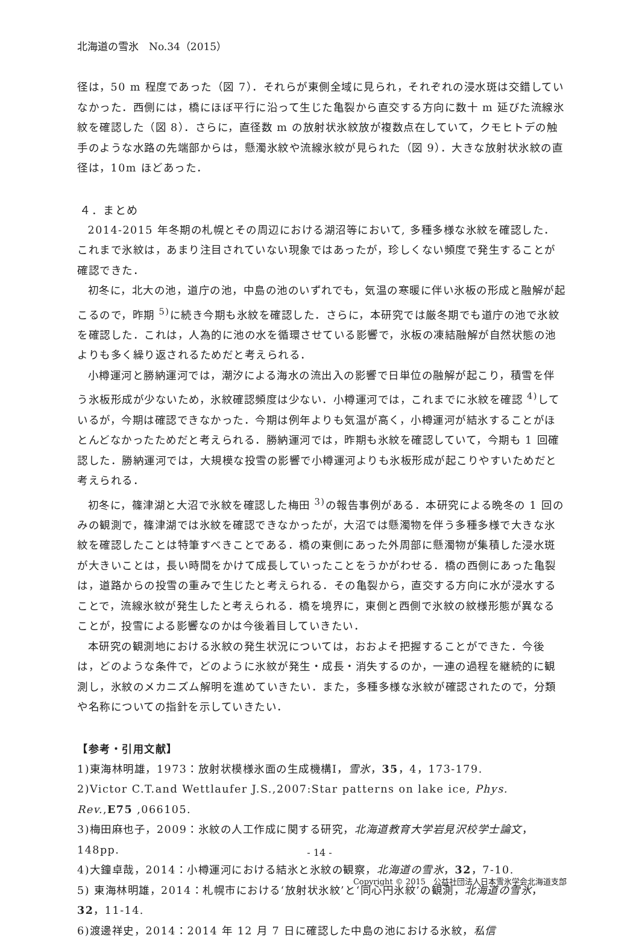北海道の雪氷　No.34（2015）
径は，50 m 程度であった（図 7）．それらが東側全域に見られ，それぞれの浸水斑は交錯していなかった．西側には，橋にほぼ平行に沿って生じた亀裂から直交する方向に数十 m 延びた流線氷紋を確認した（図 8）．さらに，直径数 m の放射状氷紋放が複数点在していて，クモヒトデの触手のような水路の先端部からは，懸濁氷紋や流線氷紋が見られた（図 9）．大きな放射状氷紋の直径は，10m ほどあった．
４．まとめ
2014-2015 年冬期の札幌とその周辺における湖沼等において, 多種多様な氷紋を確認した．これまで氷紋は，あまり注目されていない現象ではあったが，珍しくない頻度で発生することが確認できた．
初冬に，北大の池，道庁の池，中島の池のいずれでも，気温の寒暖に伴い氷板の形成と融解が起こるので，昨期 <sup>5)</sup>に続き今期も氷紋を確認した．さらに，本研究では厳冬期でも道庁の池で氷紋を確認した．これは，人為的に池の水を循環させている影響で，氷板の凍結融解が自然状態の池よりも多く繰り返されるためだと考えられる．
小樽運河と勝納運河では，潮汐による海水の流出入の影響で日単位の融解が起こり，積雪を伴う氷板形成が少ないため，氷紋確認頻度は少ない．小樽運河では，これまでに氷紋を確認 <sup>4)</sup>しているが，今期は確認できなかった．今期は例年よりも気温が高く，小樽運河が結氷することがほとんどなかったためだと考えられる．勝納運河では，昨期も氷紋を確認していて，今期も 1 回確認した．勝納運河では，大規模な投雪の影響で小樽運河よりも氷板形成が起こりやすいためだと考えられる．
初冬に，篠津湖と大沼で氷紋を確認した梅田 <sup>3)</sup>の報告事例がある．本研究による晩冬の 1 回のみの観測で，篠津湖では氷紋を確認できなかったが，大沼では懸濁物を伴う多種多様で大きな氷紋を確認したことは特筆すべきことである．橋の東側にあった外周部に懸濁物が集積した浸水斑が大きいことは，長い時間をかけて成長していったことをうかがわせる．橋の西側にあった亀裂は，道路からの投雪の重みで生じたと考えられる．その亀裂から，直交する方向に水が浸水することで，流線氷紋が発生したと考えられる．橋を境界に，東側と西側で氷紋の紋様形態が異なることが，投雪による影響なのかは今後着目していきたい．
本研究の観測地における氷紋の発生状況については，おおよそ把握することができた．今後は，どのような条件で，どのように氷紋が発生・成長・消失するのか，一連の過程を継続的に観測し，氷紋のメカニズム解明を進めていきたい．また，多種多様な氷紋が確認されたので，分類や名称についての指針を示していきたい．
【参考・引用文献】
1)東海林明雄，1973：放射状模様氷面の生成機構Ⅰ，雪氷，35，4，173-179.
2)Victor C.T.and Wettlaufer J.S.,2007:Star patterns on lake ice, Phys. Rev.,E75 ,066105.
3)梅田麻也子，2009：氷紋の人工作成に関する研究，北海道教育大学岩見沢校学士論文，148pp.
4)大鐘卓哉，2014：小樽運河における結氷と氷紋の観察，北海道の雪氷，32，7-10.
5) 東海林明雄，2014：札幌市における‘放射状氷紋’と‘同心円氷紋’の観測，北海道の雪氷，32，11-14.
6)渡邊祥史，2014：2014 年 12 月 7 日に確認した中島の池における氷紋，私信
- 14 -
Copyright © 2015　公益社団法人日本雪氷学会北海道支部